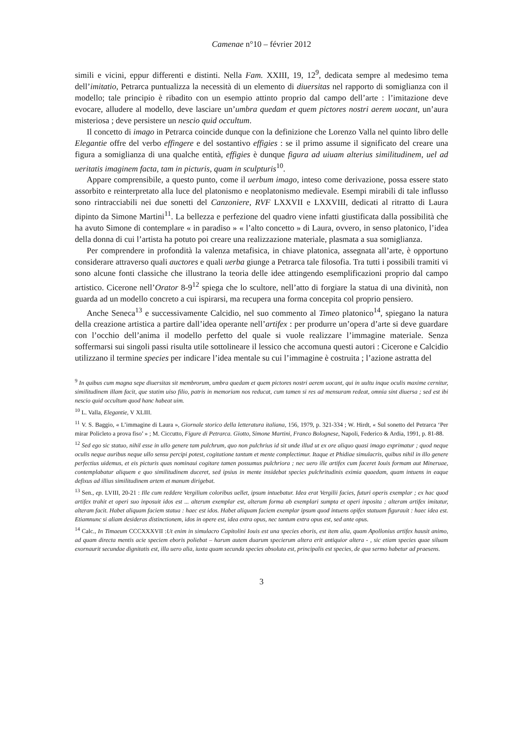Camenae n°10 – février 2012
simili e vicini, eppur differenti e distinti. Nella Fam. XXIII, 19, 12<sup>9</sup>, dedicata sempre al medesimo tema dell’imitatio, Petrarca puntualizza la necessità di un elemento di diuersitas nel rapporto di somiglianza con il modello; tale principio è ribadito con un esempio attinto proprio dal campo dell’arte : l’imitazione deve evocare, alludere al modello, deve lasciare un’umbra quedam et quem pictores nostri aerem uocant, un’aura misteriosa ; deve persistere un nescio quid occultum.
Il concetto di imago in Petrarca coincide dunque con la definizione che Lorenzo Valla nel quinto libro delle Elegantie offre del verbo effingere e del sostantivo effigies : se il primo assume il significato del creare una figura a somiglianza di una qualche entità, effigies è dunque figura ad uiuam alterius similitudinem, uel ad ueritatis imaginem facta, tam in picturis, quam in sculpturis<sup>10</sup>.
Appare comprensibile, a questo punto, come il uerbum imago, inteso come derivazione, possa essere stato assorbito e reinterpretato alla luce del platonismo e neoplatonismo medievale. Esempi mirabili di tale influsso sono rintracciabili nei due sonetti del Canzoniere, RVF LXXVII e LXXVIII, dedicati al ritratto di Laura dipinto da Simone Martini<sup>11</sup>. La bellezza e perfezione del quadro viene infatti giustificata dalla possibilità che ha avuto Simone di contemplare « in paradiso » « l’alto concetto » di Laura, ovvero, in senso platonico, l’idea della donna di cui l’artista ha potuto poi creare una realizzazione materiale, plasmata a sua somiglianza.
Per comprendere in profondità la valenza metafisica, in chiave platonica, assegnata all’arte, è opportuno considerare attraverso quali auctores e quali uerba giunge a Petrarca tale filosofia. Tra tutti i possibili tramiti vi sono alcune fonti classiche che illustrano la teoria delle idee attingendo esemplificazioni proprio dal campo artistico. Cicerone nell’Orator 8-9<sup>12</sup> spiega che lo scultore, nell’atto di forgiare la statua di una divinità, non guarda ad un modello concreto a cui ispirarsi, ma recupera una forma concepita col proprio pensiero.
Anche Seneca<sup>13</sup> e successivamente Calcidio, nel suo commento al Timeo platonico<sup>14</sup>, spiegano la natura della creazione artistica a partire dall’idea operante nell’artifex : per produrre un’opera d’arte si deve guardare con l’occhio dell’anima il modello perfetto del quale si vuole realizzare l’immagine materiale. Senza soffermarsi sui singoli passi risulta utile sottolineare il lessico che accomuna questi autori : Cicerone e Calcidio utilizzano il termine species per indicare l’idea mentale su cui l’immagine è costruita ; l’azione astratta del
<sup>9</sup> In quibus cum magna sepe diuersitas sit membrorum, umbra quedam et quem pictores nostri aerem uocant, qui in uultu inque oculis maxime cernitur, similitudinem illam facit, que statim uiso filio, patris in memoriam nos reducat, cum tamen si res ad mensuram redeat, omnia sint diuersa ; sed est ibi nescio quid occultum quod hanc habeat uim.
<sup>10</sup> L. Valla, Elegantie, V XLIII.
<sup>11</sup> V. S. Baggio, « L’immagine di Laura », Giornale storico della letteratura italiana, 156, 1979, p. 321-334 ; W. Hirdt, « Sul sonetto del Petrarca ‘Per mirar Policleto a prova fiso’ » ; M. Ciccutto, Figure di Petrarca. Giotto, Simone Martini, Franco Bolognese, Napoli, Federico & Ardia, 1991, p. 81-88.
<sup>12</sup> Sed ego sic statuo, nihil esse in ullo genere tam pulchrum, quo non pulchrius id sit unde illud ut ex ore aliquo quasi imago exprimatur ; quod neque oculis neque auribus neque ullo sensu percipi potest, cogitatione tantum et mente complectimur. Itaque et Phidiae simulacris, quibus nihil in illo genere perfectius uidemus, et eis picturis quas nominaui cogitare tamen possumus pulchriora ; nec uero ille artifex cum faceret Iouis formam aut Mineruae, contemplabatur aliquem e quo similitudinem duceret, sed ipsius in mente insidebat species pulchritudinis eximia quaedam, quam intuens in eaque defixus ad illius similitudinem artem et manum dirigebat.
<sup>13</sup> Sen., ep. LVIII, 20-21 : Ille cum reddere Vergilium coloribus uellet, ipsum intuebatur. Idea erat Vergilii facies, futuri operis exemplar ; ex hac quod artifex trahit et operi suo inposuit idos est ... alterum exemplar est, alterum forma ab exemplari sumpta et operi inposita ; alteram artifex imitatur, alteram facit. Habet aliquam faciem statua : haec est idos. Habet aliquam faciem exemplar ipsum quod intuens opifex statuam figurauit : haec idea est. Etiamnunc si aliam desideras distinctionem, idos in opere est, idea extra opus, nec tantum extra opus est, sed ante opus.
<sup>14</sup> Calc., In Timaeum CCCXXXVII :Ut enim in simulacro Capitolini Iouis est una species eboris, est item alia, quam Apollonius artifex hausit animo, ad quam directa mentis acie speciem eboris poliebat – harum autem duarum specierum altera erit antiquior altera - , sic etiam species quae siluam exornaurit secundae dignitatis est, illa uero alia, iuxta quam secunda species absoluta est, principalis est species, de qua sermo habetur ad praesens.
3